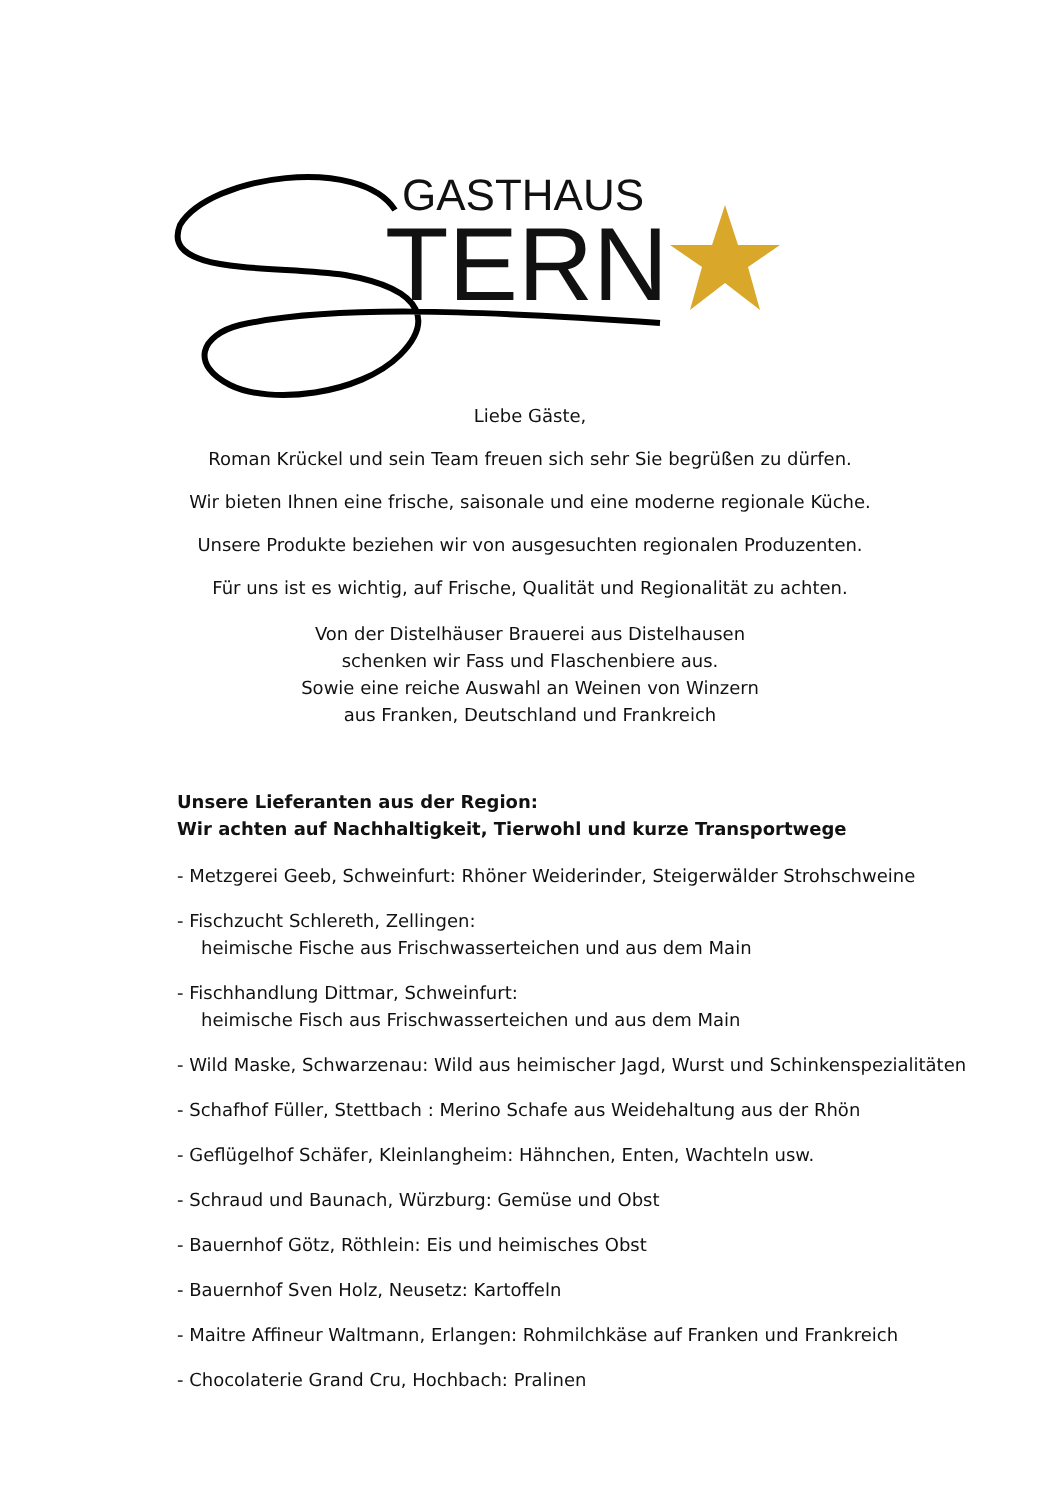GASTHAUS
TERN
Liebe Gäste,
Roman Krückel und sein Team freuen sich sehr Sie begrüßen zu dürfen.
Wir bieten Ihnen eine frische, saisonale und eine moderne regionale Küche.
Unsere Produkte beziehen wir von ausgesuchten regionalen Produzenten.
Für uns ist es wichtig, auf Frische, Qualität und Regionalität zu achten.
Von der Distelhäuser Brauerei aus Distelhausen
schenken wir Fass und Flaschenbiere aus.
Sowie eine reiche Auswahl an Weinen von Winzern
aus Franken, Deutschland und Frankreich
Unsere Lieferanten aus der Region:
Wir achten auf Nachhaltigkeit, Tierwohl und kurze Transportwege
- Metzgerei Geeb, Schweinfurt: Rhöner Weiderinder, Steigerwälder Strohschweine
- Fischzucht Schlereth, Zellingen:
heimische Fische aus Frischwasserteichen und aus dem Main
- Fischhandlung Dittmar, Schweinfurt:
heimische Fisch aus Frischwasserteichen und aus dem Main
- Wild Maske, Schwarzenau: Wild aus heimischer Jagd, Wurst und Schinkenspezialitäten
- Schafhof Füller, Stettbach : Merino Schafe aus Weidehaltung aus der Rhön
- Geflügelhof Schäfer, Kleinlangheim: Hähnchen, Enten, Wachteln usw.
- Schraud und Baunach, Würzburg: Gemüse und Obst
- Bauernhof Götz, Röthlein: Eis und heimisches Obst
- Bauernhof Sven Holz, Neusetz: Kartoffeln
- Maitre Affineur Waltmann, Erlangen: Rohmilchkäse auf Franken und Frankreich
- Chocolaterie Grand Cru, Hochbach: Pralinen